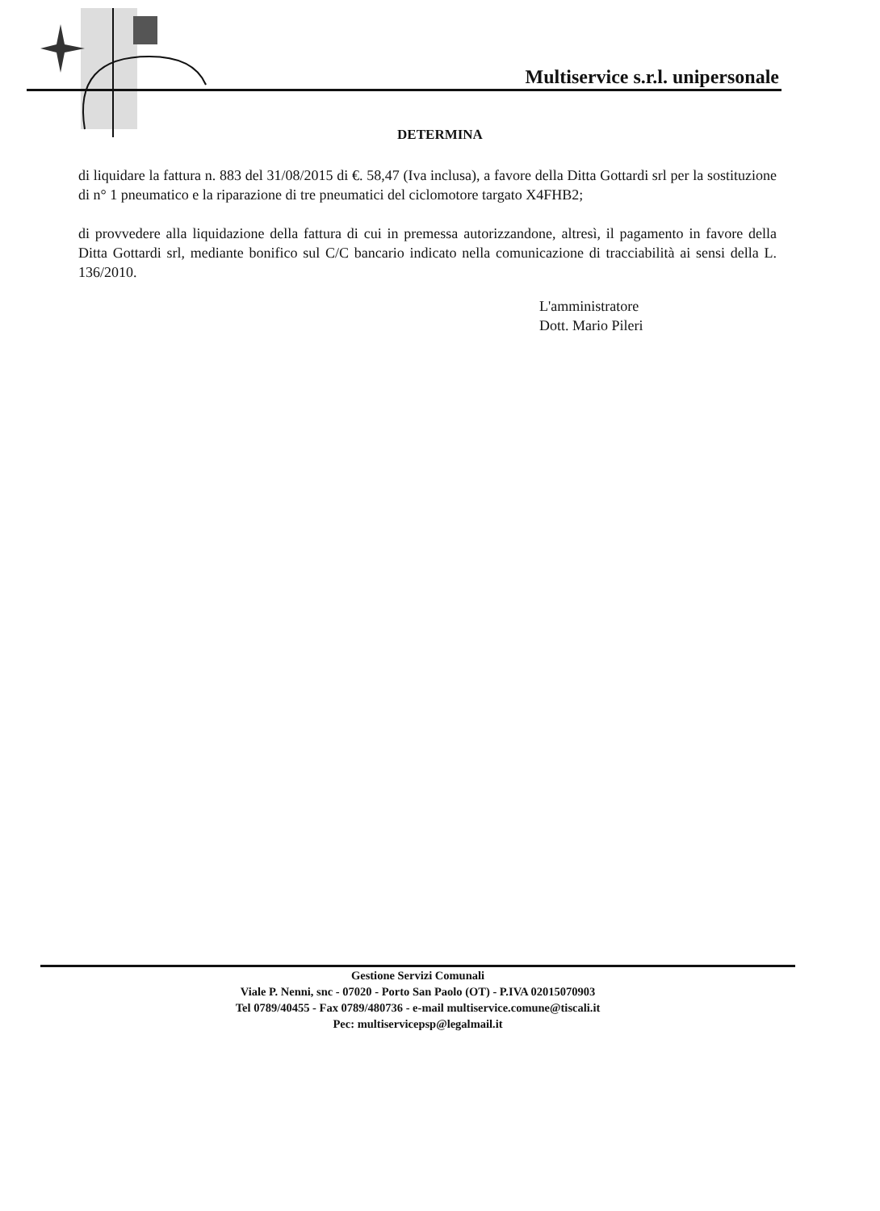Multiservice s.r.l. unipersonale
DETERMINA
di liquidare la fattura n. 883 del 31/08/2015 di €. 58,47 (Iva inclusa), a favore della Ditta Gottardi srl per la sostituzione di n° 1 pneumatico e la riparazione di tre pneumatici del ciclomotore targato X4FHB2;
di provvedere alla liquidazione della fattura di cui in premessa autorizzandone, altresì, il pagamento in favore della Ditta Gottardi srl, mediante bonifico sul C/C bancario indicato nella comunicazione di tracciabilità ai sensi della L. 136/2010.
L'amministratore
Dott. Mario Pileri
Gestione Servizi Comunali
Viale P. Nenni, snc - 07020 - Porto San Paolo (OT) - P.IVA 02015070903
Tel 0789/40455 - Fax 0789/480736 - e-mail multiservice.comune@tiscali.it
Pec: multiservicepsp@legalmail.it